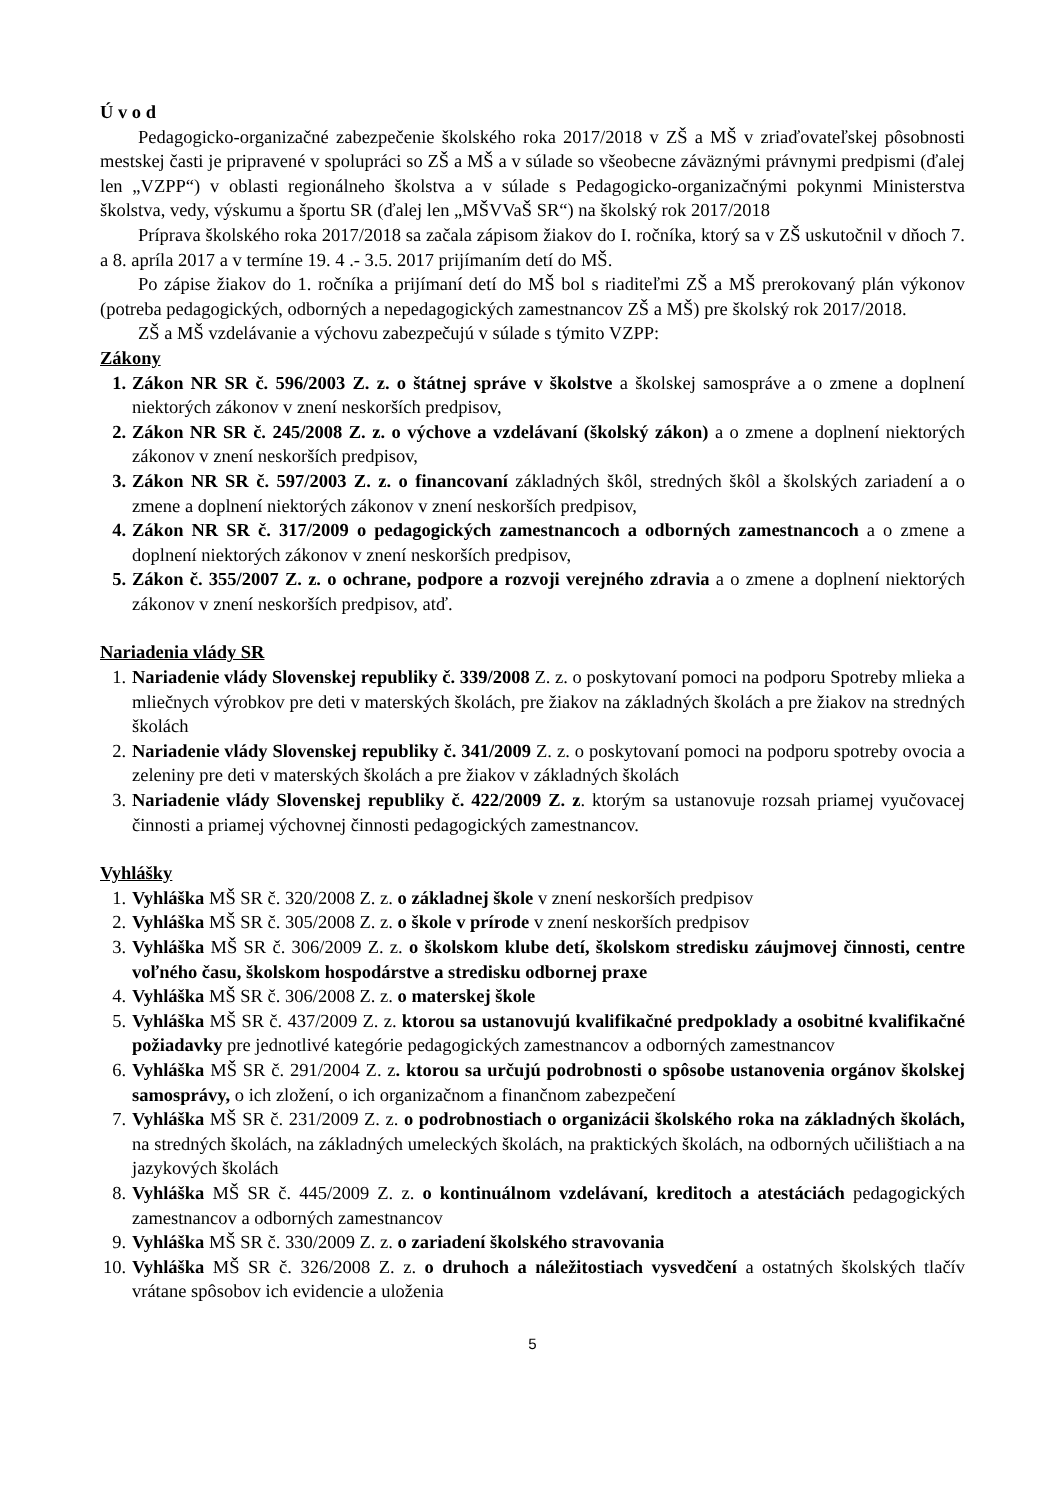Ú v o d
Pedagogicko-organizačné zabezpečenie školského roka 2017/2018 v ZŠ a MŠ v zriaďovateľskej pôsobnosti mestskej časti je pripravené v spolupráci so ZŠ a MŠ a v súlade so všeobecne záväznými právnymi predpismi (ďalej len „VZPP“) v oblasti regionálneho školstva a v súlade s Pedagogicko-organizačnými pokynmi Ministerstva školstva, vedy, výskumu a športu SR (ďalej len „MŠVVaŠ SR“) na školský rok 2017/2018
Príprava školského roka 2017/2018 sa začala zápisom žiakov do I. ročníka, ktorý sa v ZŠ uskutočnil v dňoch 7. a 8. apríla 2017 a v termíne 19. 4 .- 3.5. 2017 prijímaním detí do MŠ.
Po zápise žiakov do 1. ročníka a prijímaní detí do MŠ bol s riaditeľmi ZŠ a MŠ prerokovaný plán výkonov (potreba pedagogických, odborných a nepedagogických zamestnancov ZŠ a MŠ) pre školský rok 2017/2018.
ZŠ a MŠ vzdelávanie a výchovu zabezpečujú v súlade s týmito VZPP:
Zákony
1. Zákon NR SR č. 596/2003 Z. z. o štátnej správe v školstve a školskej samospráve a o zmene a doplnení niektorých zákonov v znení neskorších predpisov,
2. Zákon NR SR č. 245/2008 Z. z. o výchove a vzdelávaní (školský zákon) a o zmene a doplnení niektorých zákonov v znení neskorších predpisov,
3. Zákon NR SR č. 597/2003 Z. z. o financovaní základných škôl, stredných škôl a školských zariadení a o zmene a doplnení niektorých zákonov v znení neskorších predpisov,
4. Zákon NR SR č. 317/2009 o pedagogických zamestnancoch a odborných zamestnancoch a o zmene a doplnení niektorých zákonov v znení neskorších predpisov,
5. Zákon č. 355/2007 Z. z. o ochrane, podpore a rozvoji verejného zdravia a o zmene a doplnení niektorých zákonov v znení neskorších predpisov, atď.
Nariadenia vlády SR
1. Nariadenie vlády Slovenskej republiky č. 339/2008 Z. z. o poskytovaní pomoci na podporu Spotreby mlieka a mliečnych výrobkov pre deti v materských školách, pre žiakov na základných školách a pre žiakov na stredných školách
2. Nariadenie vlády Slovenskej republiky č. 341/2009 Z. z. o poskytovaní pomoci na podporu spotreby ovocia a zeleniny pre deti v materských školách a pre žiakov v základných školách
3. Nariadenie vlády Slovenskej republiky č. 422/2009 Z. z. ktorým sa ustanovuje rozsah priamej vyučovacej činnosti a priamej výchovnej činnosti pedagogických zamestnancov.
Vyhlášky
1. Vyhláška MŠ SR č. 320/2008 Z. z. o základnej škole v znení neskorších predpisov
2. Vyhláška MŠ SR č. 305/2008 Z. z. o škole v prírode v znení neskorších predpisov
3. Vyhláška MŠ SR č. 306/2009 Z. z. o školskom klube detí, školskom stredisku záujmovej činnosti, centre voľného času, školskom hospodárstve a stredisku odbornej praxe
4. Vyhláška MŠ SR č. 306/2008 Z. z. o materskej škole
5. Vyhláška MŠ SR č. 437/2009 Z. z. ktorou sa ustanovujú kvalifikačné predpoklady a osobitné kvalifikačné požiadavky pre jednotlivé kategórie pedagogických zamestnancov a odborných zamestnancov
6. Vyhláška MŠ SR č. 291/2004 Z. z. ktorou sa určujú podrobnosti o spôsobe ustanovenia orgánov školskej samosprávy, o ich zložení, o ich organizačnom a finančnom zabezpečení
7. Vyhláška MŠ SR č. 231/2009 Z. z. o podrobnostiach o organizácii školského roka na základných školách, na stredných školách, na základných umeleckých školách, na praktických školách, na odborných učilištiach a na jazykových školách
8. Vyhláška MŠ SR č. 445/2009 Z. z. o kontinuálnom vzdelávaní, kreditoch a atestáciách pedagogických zamestnancov a odborných zamestnancov
9. Vyhláška MŠ SR č. 330/2009 Z. z. o zariadení školského stravovania
10. Vyhláška MŠ SR č. 326/2008 Z. z. o druhoch a náležitostiach vysvedčení a ostatných školských tlačív vrátane spôsobov ich evidencie a uloženia
5